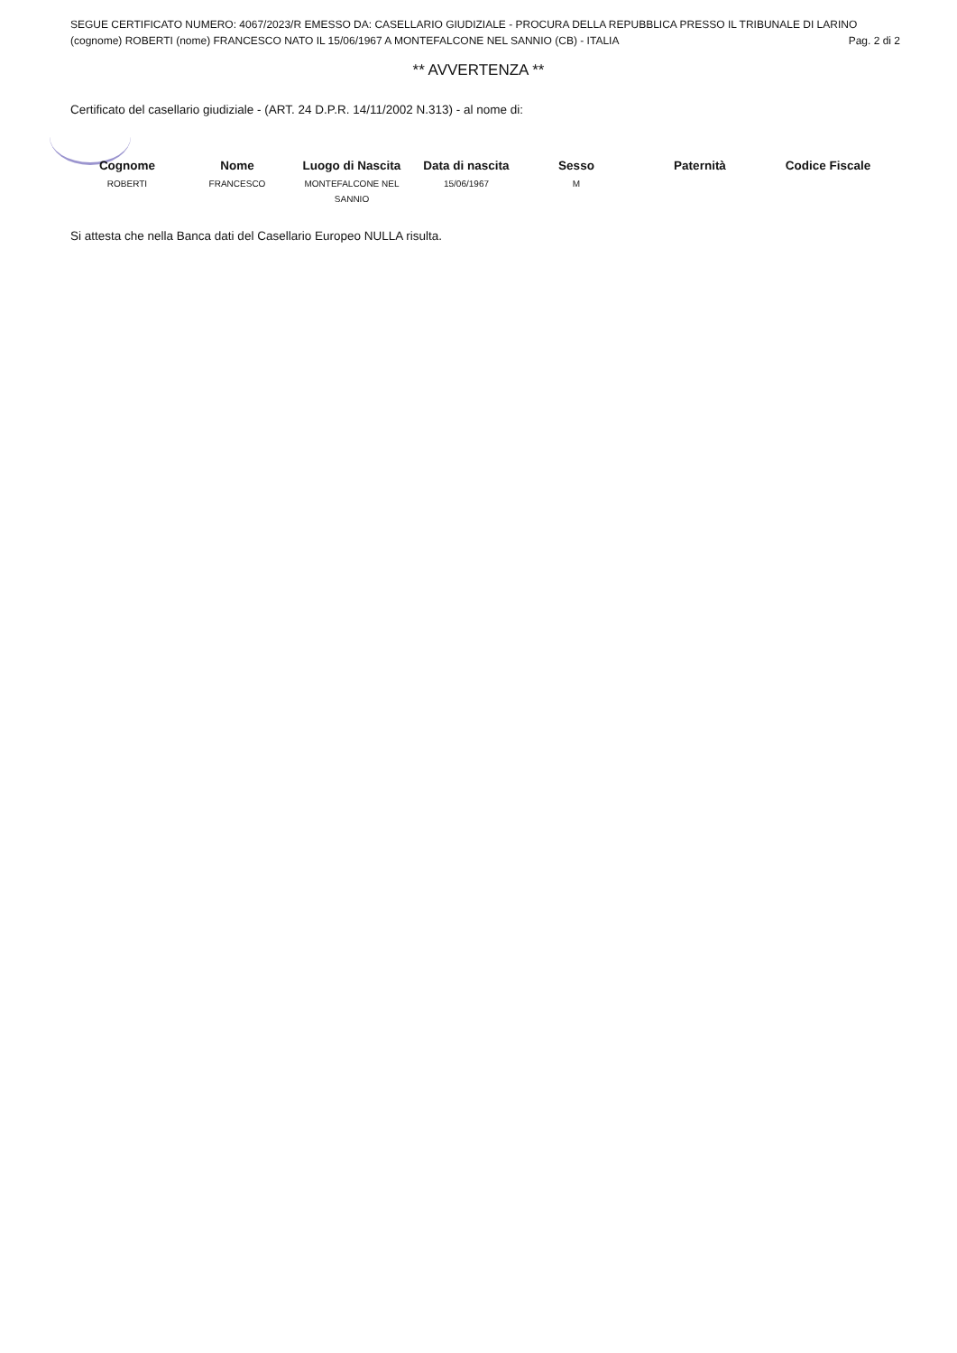SEGUE CERTIFICATO NUMERO: 4067/2023/R EMESSO DA: CASELLARIO GIUDIZIALE - PROCURA DELLA REPUBBLICA PRESSO IL TRIBUNALE DI LARINO
(cognome) ROBERTI (nome) FRANCESCO NATO IL 15/06/1967 A MONTEFALCONE NEL SANNIO (CB) - ITALIA Pag. 2 di 2
** AVVERTENZA **
Certificato del casellario giudiziale - (ART. 24 D.P.R. 14/11/2002 N.313) - al nome di:
| Cognome | Nome | Luogo di Nascita | Data di nascita | Sesso | Paternità | Codice Fiscale |
| --- | --- | --- | --- | --- | --- | --- |
| ROBERTI | FRANCESCO | MONTEFALCONE NEL SANNIO | 15/06/1967 | M | | |
Si attesta che nella Banca dati del Casellario Europeo NULLA risulta.